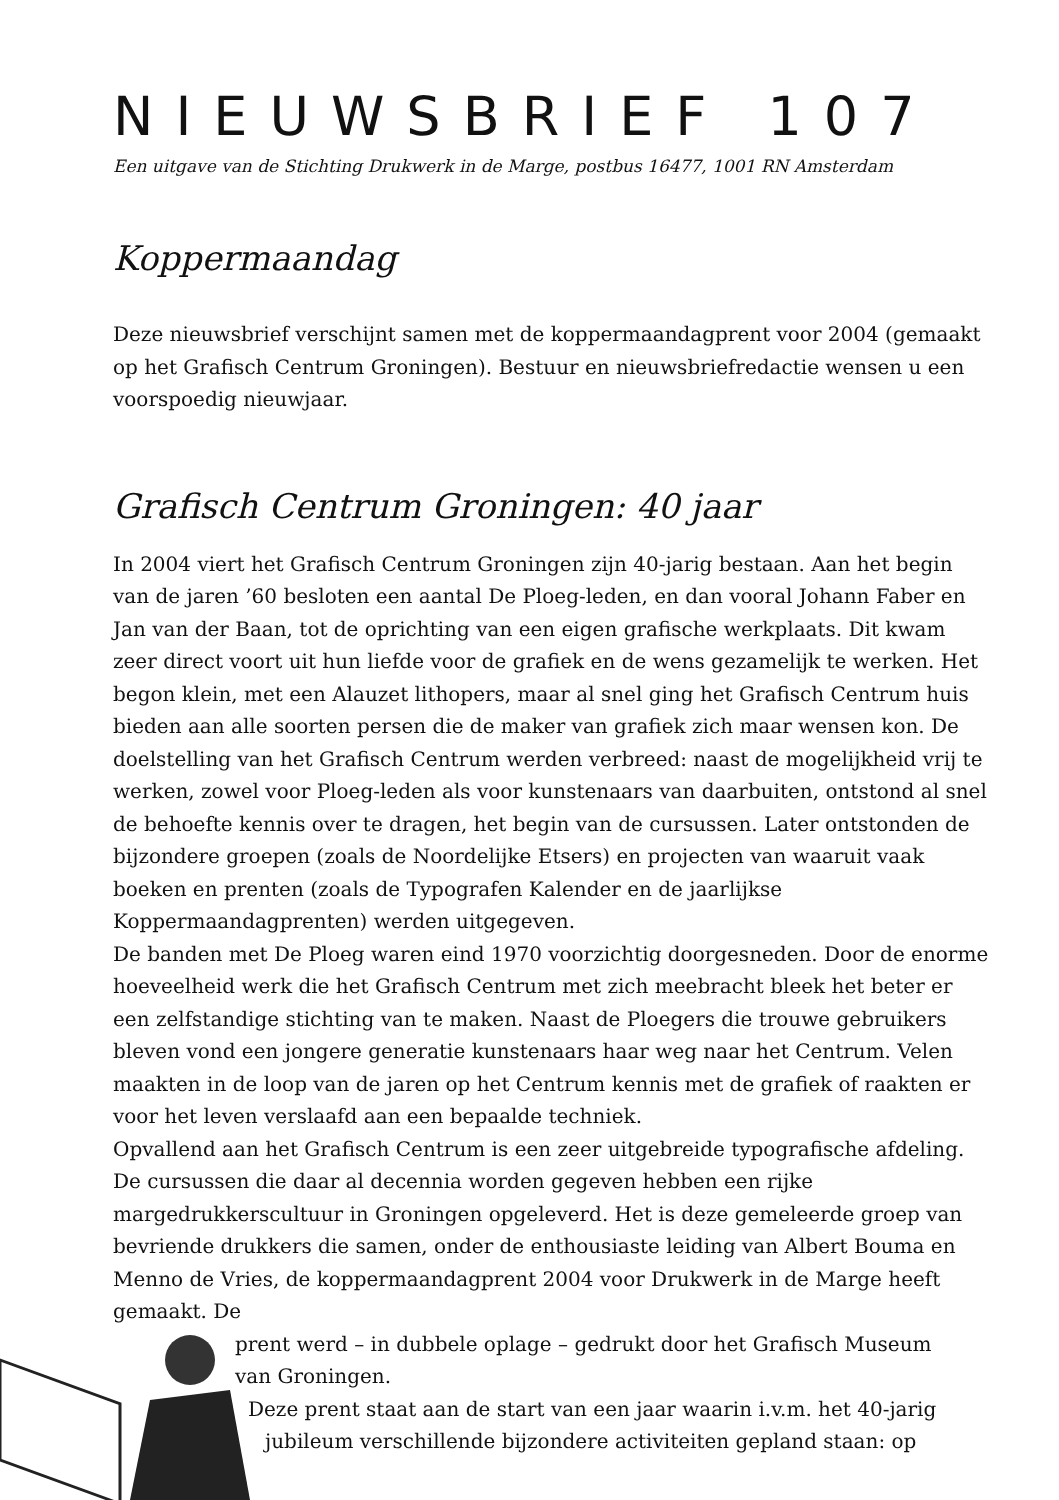NIEUWSBRIEF 107
Een uitgave van de Stichting Drukwerk in de Marge, postbus 16477, 1001 RN Amsterdam
Koppermaandag
Deze nieuwsbrief verschijnt samen met de koppermaandagprent voor 2004 (gemaakt op het Grafisch Centrum Groningen). Bestuur en nieuwsbriefredactie wensen u een voorspoedig nieuwjaar.
Grafisch Centrum Groningen: 40 jaar
In 2004 viert het Grafisch Centrum Groningen zijn 40-jarig bestaan. Aan het begin van de jaren ’60 besloten een aantal De Ploeg-leden, en dan vooral Johann Faber en Jan van der Baan, tot de oprichting van een eigen grafische werkplaats. Dit kwam zeer direct voort uit hun liefde voor de grafiek en de wens gezamelijk te werken. Het begon klein, met een Alauzet lithopers, maar al snel ging het Grafisch Centrum huis bieden aan alle soorten persen die de maker van grafiek zich maar wensen kon. De doelstelling van het Grafisch Centrum werden verbreed: naast de mogelijkheid vrij te werken, zowel voor Ploeg-leden als voor kunstenaars van daarbuiten, ontstond al snel de behoefte kennis over te dragen, het begin van de cursussen. Later ontstonden de bijzondere groepen (zoals de Noordelijke Etsers) en projecten van waaruit vaak boeken en prenten (zoals de Typografen Kalender en de jaarlijkse Koppermaandagprenten) werden uitgegeven.
De banden met De Ploeg waren eind 1970 voorzichtig doorgesneden. Door de enorme hoeveelheid werk die het Grafisch Centrum met zich meebracht bleek het beter er een zelfstandige stichting van te maken. Naast de Ploegers die trouwe gebruikers bleven vond een jongere generatie kunstenaars haar weg naar het Centrum. Velen maakten in de loop van de jaren op het Centrum kennis met de grafiek of raakten er voor het leven verslaafd aan een bepaalde techniek.
Opvallend aan het Grafisch Centrum is een zeer uitgebreide typografische afdeling. De cursussen die daar al decennia worden gegeven hebben een rijke margedrukkerscultuur in Groningen opgeleverd. Het is deze gemeleerde groep van bevriende drukkers die samen, onder de enthousiaste leiding van Albert Bouma en Menno de Vries, de koppermaandagprent 2004 voor Drukwerk in de Marge heeft gemaakt. De
prent werd – in dubbele oplage – gedrukt door het Grafisch Museum
van Groningen.
Deze prent staat aan de start van een jaar waarin i.v.m. het 40-jarig
jubileum verschillende bijzondere activiteiten gepland staan: op